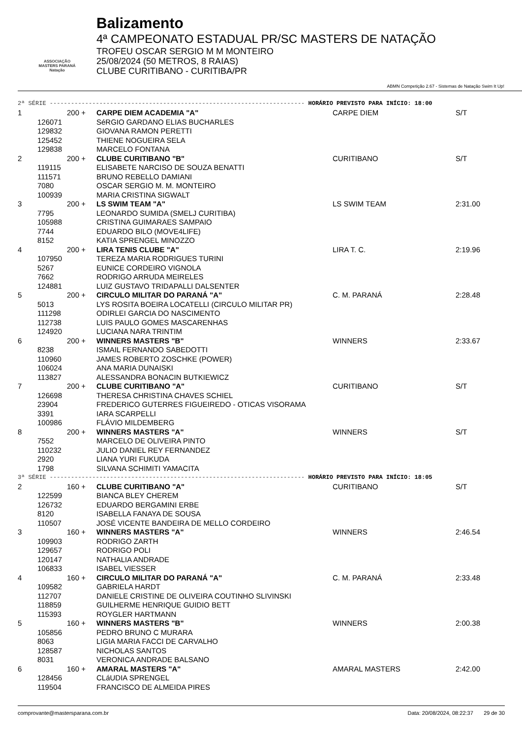ASSOCIAÇÃO
MASTERS PARANÁ
Natação
Balizamento
4ª CAMPEONATO ESTADUAL PR/SC MASTERS DE NATAÇÃO
TROFEU OSCAR SERGIO M M MONTEIRO
25/08/2024 (50 METROS, 8 RAIAS)
CLUBE CURITIBANO - CURITIBA/PR
ABMN Competição 2.67 - Sistemas de Natação Swim It Up!
| 2ª SÉRIE ------------------------------------------------------------------------ HORÁRIO PREVISTO PARA INÍCIO: 18:00 | | | | | |
| 1 | | 200 + | CARPE DIEM ACADEMIA "A" | CARPE DIEM | S/T |
| | 126071 | | SéRGIO GARDANO ELIAS BUCHARLES | | |
| | 129832 | | GIOVANA RAMON PERETTI | | |
| | 125452 | | THIENE NOGUEIRA SELA | | |
| | 129838 | | MARCELO FONTANA | | |
| 2 | | 200 + | CLUBE CURITIBANO "B" | CURITIBANO | S/T |
| | 119115 | | ELISABETE NARCISO DE SOUZA BENATTI | | |
| | 111571 | | BRUNO REBELLO DAMIANI | | |
| | 7080 | | OSCAR SERGIO M. M. MONTEIRO | | |
| | 100939 | | MARIA CRISTINA SIGWALT | | |
| 3 | | 200 + | LS SWIM TEAM "A" | LS SWIM TEAM | 2:31.00 |
| | 7795 | | LEONARDO SUMIDA (SMELJ CURITIBA) | | |
| | 105988 | | CRISTINA GUIMARAES SAMPAIO | | |
| | 7744 | | EDUARDO BILO (MOVE4LIFE) | | |
| | 8152 | | KATIA SPRENGEL MINOZZO | | |
| 4 | | 200 + | LIRA TENIS CLUBE "A" | LIRA T. C. | 2:19.96 |
| | 107950 | | TEREZA MARIA RODRIGUES TURINI | | |
| | 5267 | | EUNICE CORDEIRO VIGNOLA | | |
| | 7662 | | RODRIGO ARRUDA MEIRELES | | |
| | 124881 | | LUIZ GUSTAVO TRIDAPALLI DALSENTER | | |
| 5 | | 200 + | CIRCULO MILITAR DO PARANÁ "A" | C. M. PARANÁ | 2:28.48 |
| | 5013 | | LYS ROSITA BOEIRA LOCATELLI (CIRCULO MILITAR PR) | | |
| | 111298 | | ODIRLEI GARCIA DO NASCIMENTO | | |
| | 112738 | | LUIS PAULO GOMES MASCARENHAS | | |
| | 124920 | | LUCIANA NARA TRINTIM | | |
| 6 | | 200 + | WINNERS MASTERS "B" | WINNERS | 2:33.67 |
| | 8238 | | ISMAIL FERNANDO SABEDOTTI | | |
| | 110960 | | JAMES ROBERTO ZOSCHKE (POWER) | | |
| | 106024 | | ANA MARIA DUNAISKI | | |
| | 113827 | | ALESSANDRA BONACIN BUTKIEWICZ | | |
| 7 | | 200 + | CLUBE CURITIBANO "A" | CURITIBANO | S/T |
| | 126698 | | THERESA CHRISTINA CHAVES SCHIEL | | |
| | 23904 | | FREDERICO GUTERRES FIGUEIREDO - OTICAS VISORAMA | | |
| | 3391 | | IARA SCARPELLI | | |
| | 100986 | | FLÁVIO MILDEMBERG | | |
| 8 | | 200 + | WINNERS MASTERS "A" | WINNERS | S/T |
| | 7552 | | MARCELO DE OLIVEIRA PINTO | | |
| | 110232 | | JULIO DANIEL REY FERNANDEZ | | |
| | 2920 | | LIANA YURI FUKUDA | | |
| | 1798 | | SILVANA SCHIMITI YAMACITA | | |
| 3ª SÉRIE ------------------------------------------------------------------------ HORÁRIO PREVISTO PARA INÍCIO: 18:05 | | | | | |
| 2 | | 160 + | CLUBE CURITIBANO "A" | CURITIBANO | S/T |
| | 122599 | | BIANCA BLEY CHEREM | | |
| | 126732 | | EDUARDO BERGAMINI ERBE | | |
| | 8120 | | ISABELLA FANAYA DE SOUSA | | |
| | 110507 | | JOSÉ VICENTE BANDEIRA DE MELLO CORDEIRO | | |
| 3 | | 160 + | WINNERS MASTERS "A" | WINNERS | 2:46.54 |
| | 109903 | | RODRIGO ZARTH | | |
| | 129657 | | RODRIGO POLI | | |
| | 120147 | | NATHALIA ANDRADE | | |
| | 106833 | | ISABEL VIESSER | | |
| 4 | | 160 + | CIRCULO MILITAR DO PARANÁ "A" | C. M. PARANÁ | 2:33.48 |
| | 109582 | | GABRIELA HARDT | | |
| | 112707 | | DANIELE CRISTINE DE OLIVEIRA COUTINHO SLIVINSKI | | |
| | 118859 | | GUILHERME HENRIQUE GUIDIO BETT | | |
| | 115393 | | ROYGLER HARTMANN | | |
| 5 | | 160 + | WINNERS MASTERS "B" | WINNERS | 2:00.38 |
| | 105856 | | PEDRO BRUNO C MURARA | | |
| | 8063 | | LIGIA MARIA FACCI DE CARVALHO | | |
| | 128587 | | NICHOLAS SANTOS | | |
| | 8031 | | VERONICA ANDRADE BALSANO | | |
| 6 | | 160 + | AMARAL MASTERS "A" | AMARAL MASTERS | 2:42.00 |
| | 128456 | | CLáUDIA SPRENGEL | | |
| | 119504 | | FRANCISCO DE ALMEIDA PIRES | | |
comprovante@mastersparana.com.br Data: 20/08/2024, 08:22:37 29 de 30